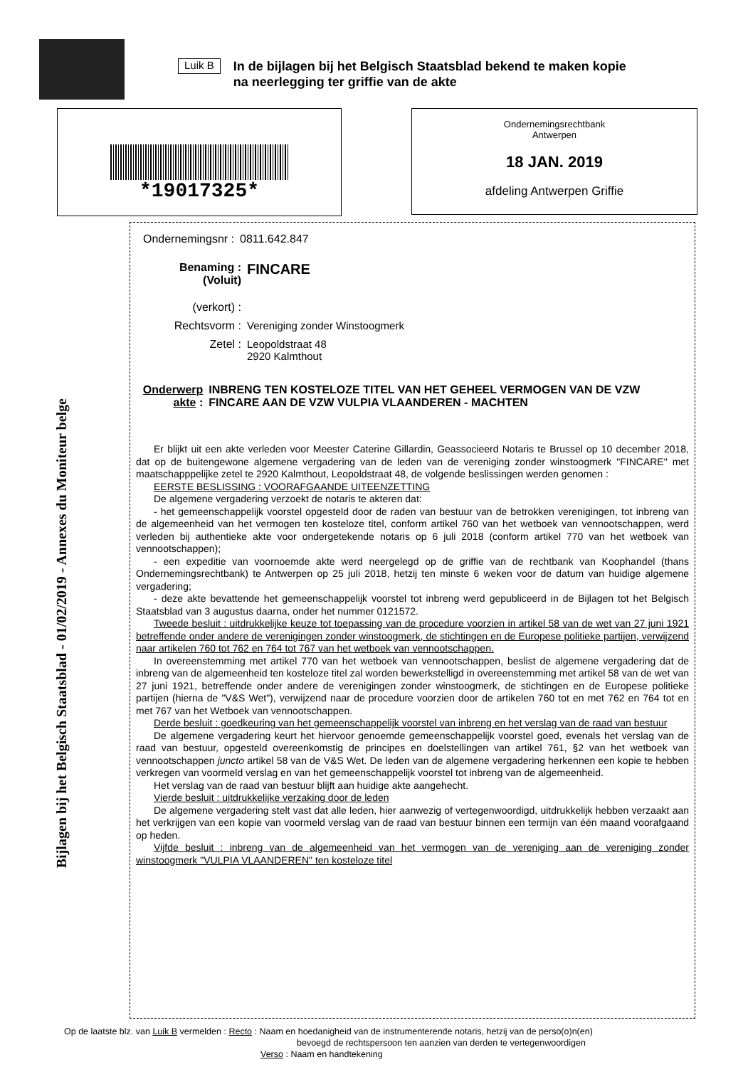Luik B
In de bijlagen bij het Belgisch Staatsblad bekend te maken kopie
na neerlegging ter griffie van de akte
*19017325*
Ondernemingsrechtbank
Antwerpen
18 JAN. 2019
afdeling Antwerpen Griffie
Bijlagen bij het Belgisch Staatsblad - 01/02/2019 - Annexes du Moniteur belge
Ondernemingsnr :
0811.642.847
Benaming :
(Voluit)
FINCARE
(verkort) :
Rechtsvorm : Vereniging zonder Winstoogmerk
Zetel : Leopoldstraat 48
2920 Kalmthout
Onderwerp akte :
INBRENG TEN KOSTELOZE TITEL VAN HET GEHEEL VERMOGEN VAN DE VZW FINCARE AAN DE VZW VULPIA VLAANDEREN - MACHTEN
Er blijkt uit een akte verleden voor Meester Caterine Gillardin, Geassocieerd Notaris te Brussel op 10 december 2018, dat op de buitengewone algemene vergadering van de leden van de vereniging zonder winstoogmerk "FINCARE" met maatschapppelijke zetel te 2920 Kalmthout, Leopoldstraat 48, de volgende beslissingen werden genomen :
EERSTE BESLISSING : VOORAFGAANDE UITEENZETTING
De algemene vergadering verzoekt de notaris te akteren dat:
- het gemeenschappelijk voorstel opgesteld door de raden van bestuur van de betrokken verenigingen, tot inbreng van de algemeenheid van het vermogen ten kosteloze titel, conform artikel 760 van het wetboek van vennootschappen, werd verleden bij authentieke akte voor ondergetekende notaris op 6 juli 2018 (conform artikel 770 van het wetboek van vennootschappen);
- een expeditie van voornoemde akte werd neergelegd op de griffie van de rechtbank van Koophandel (thans Ondernemingsrechtbank) te Antwerpen op 25 juli 2018, hetzij ten minste 6 weken voor de datum van huidige algemene vergadering;
- deze akte bevattende het gemeenschappelijk voorstel tot inbreng werd gepubliceerd in de Bijlagen tot het Belgisch Staatsblad van 3 augustus daarna, onder het nummer 0121572.
Tweede besluit : uitdrukkelijke keuze tot toepassing van de procedure voorzien in artikel 58 van de wet van 27 juni 1921 betreffende onder andere de verenigingen zonder winstoogmerk, de stichtingen en de Europese politieke partijen, verwijzend naar artikelen 760 tot 762 en 764 tot 767 van het wetboek van vennootschappen.
In overeenstemming met artikel 770 van het wetboek van vennootschappen, beslist de algemene vergadering dat de inbreng van de algemeenheid ten kosteloze titel zal worden bewerkstelligd in overeenstemming met artikel 58 van de wet van 27 juni 1921, betreffende onder andere de verenigingen zonder winstoogmerk, de stichtingen en de Europese politieke partijen (hierna de "V&S Wet"), verwijzend naar de procedure voorzien door de artikelen 760 tot en met 762 en 764 tot en met 767 van het Wetboek van vennootschappen.
Derde besluit : goedkeuring van het gemeenschappelijk voorstel van inbreng en het verslag van de raad van bestuur
De algemene vergadering keurt het hiervoor genoemde gemeenschappelijk voorstel goed, evenals het verslag van de raad van bestuur, opgesteld overeenkomstig de principes en doelstellingen van artikel 761, §2 van het wetboek van vennootschappen juncto artikel 58 van de V&S Wet. De leden van de algemene vergadering herkennen een kopie te hebben verkregen van voormeld verslag en van het gemeenschappelijk voorstel tot inbreng van de algemeenheid.
Het verslag van de raad van bestuur blijft aan huidige akte aangehecht.
Vierde besluit : uitdrukkelijke verzaking door de leden
De algemene vergadering stelt vast dat alle leden, hier aanwezig of vertegenwoordigd, uitdrukkelijk hebben verzaakt aan het verkrijgen van een kopie van voormeld verslag van de raad van bestuur binnen een termijn van één maand voorafgaand op heden.
Vijfde besluit : inbreng van de algemeenheid van het vermogen van de vereniging aan de vereniging zonder winstoogmerk "VULPIA VLAANDEREN" ten kosteloze titel
Op de laatste blz. van Luik B vermelden : Recto : Naam en hoedanigheid van de instrumenterende notaris, hetzij van de perso(o)n(en)
bevoegd de rechtspersoon ten aanzien van derden te vertegenwoordigen
Verso : Naam en handtekening